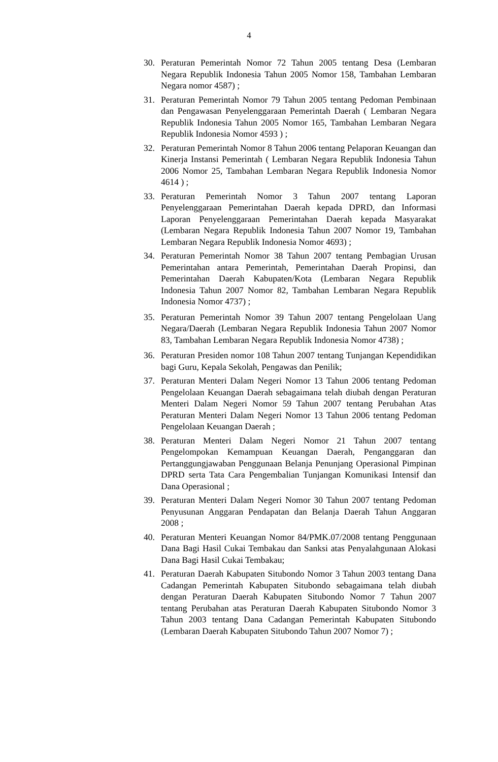4
30. Peraturan Pemerintah Nomor 72 Tahun 2005 tentang Desa (Lembaran Negara Republik Indonesia Tahun 2005 Nomor 158, Tambahan Lembaran Negara nomor 4587) ;
31. Peraturan Pemerintah Nomor 79 Tahun 2005 tentang Pedoman Pembinaan dan Pengawasan Penyelenggaraan Pemerintah Daerah ( Lembaran Negara Republik Indonesia Tahun 2005 Nomor 165, Tambahan Lembaran Negara Republik Indonesia Nomor 4593 ) ;
32. Peraturan Pemerintah Nomor 8 Tahun 2006 tentang Pelaporan Keuangan dan Kinerja Instansi Pemerintah ( Lembaran Negara Republik Indonesia Tahun 2006 Nomor 25, Tambahan Lembaran Negara Republik Indonesia Nomor 4614 ) ;
33. Peraturan Pemerintah Nomor 3 Tahun 2007 tentang Laporan Penyelenggaraan Pemerintahan Daerah kepada DPRD, dan Informasi Laporan Penyelenggaraan Pemerintahan Daerah kepada Masyarakat (Lembaran Negara Republik Indonesia Tahun 2007 Nomor 19, Tambahan Lembaran Negara Republik Indonesia Nomor 4693) ;
34. Peraturan Pemerintah Nomor 38 Tahun 2007 tentang Pembagian Urusan Pemerintahan antara Pemerintah, Pemerintahan Daerah Propinsi, dan Pemerintahan Daerah Kabupaten/Kota (Lembaran Negara Republik Indonesia Tahun 2007 Nomor 82, Tambahan Lembaran Negara Republik Indonesia Nomor 4737) ;
35. Peraturan Pemerintah Nomor 39 Tahun 2007 tentang Pengelolaan Uang Negara/Daerah (Lembaran Negara Republik Indonesia Tahun 2007 Nomor 83, Tambahan Lembaran Negara Republik Indonesia Nomor 4738) ;
36. Peraturan Presiden nomor 108 Tahun 2007 tentang Tunjangan Kependidikan bagi Guru, Kepala Sekolah, Pengawas dan Penilik;
37. Peraturan Menteri Dalam Negeri Nomor 13 Tahun 2006 tentang Pedoman Pengelolaan Keuangan Daerah sebagaimana telah diubah dengan Peraturan Menteri Dalam Negeri Nomor 59 Tahun 2007 tentang Perubahan Atas Peraturan Menteri Dalam Negeri Nomor 13 Tahun 2006 tentang Pedoman Pengelolaan Keuangan Daerah ;
38. Peraturan Menteri Dalam Negeri Nomor 21 Tahun 2007 tentang Pengelompokan Kemampuan Keuangan Daerah, Penganggaran dan Pertanggungjawaban Penggunaan Belanja Penunjang Operasional Pimpinan DPRD serta Tata Cara Pengembalian Tunjangan Komunikasi Intensif dan Dana Operasional ;
39. Peraturan Menteri Dalam Negeri Nomor 30 Tahun 2007 tentang Pedoman Penyusunan Anggaran Pendapatan dan Belanja Daerah Tahun Anggaran 2008 ;
40. Peraturan Menteri Keuangan Nomor 84/PMK.07/2008 tentang Penggunaan Dana Bagi Hasil Cukai Tembakau dan Sanksi atas Penyalahgunaan Alokasi Dana Bagi Hasil Cukai Tembakau;
41. Peraturan Daerah Kabupaten Situbondo Nomor 3 Tahun 2003 tentang Dana Cadangan Pemerintah Kabupaten Situbondo sebagaimana telah diubah dengan Peraturan Daerah Kabupaten Situbondo Nomor 7 Tahun 2007 tentang Perubahan atas Peraturan Daerah Kabupaten Situbondo Nomor 3 Tahun 2003 tentang Dana Cadangan Pemerintah Kabupaten Situbondo (Lembaran Daerah Kabupaten Situbondo Tahun 2007 Nomor 7) ;